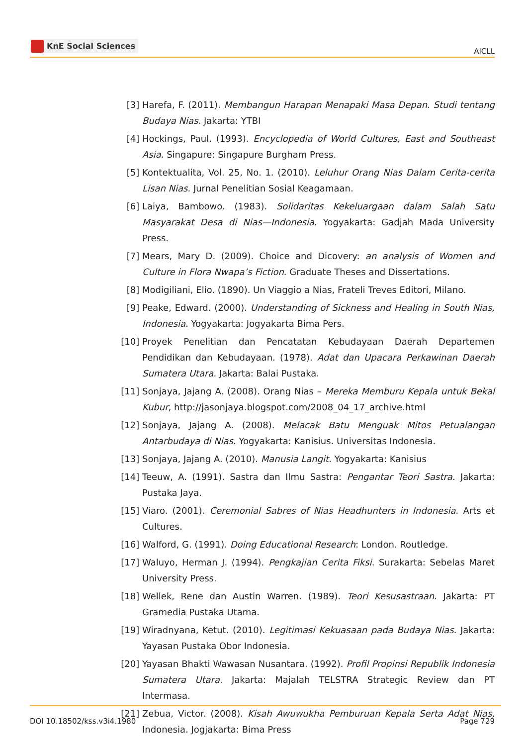KnE Social Sciences
AICLL
[3] Harefa, F. (2011). Membangun Harapan Menapaki Masa Depan. Studi tentang Budaya Nias. Jakarta: YTBI
[4] Hockings, Paul. (1993). Encyclopedia of World Cultures, East and Southeast Asia. Singapure: Singapure Burgham Press.
[5] Kontektualita, Vol. 25, No. 1. (2010). Leluhur Orang Nias Dalam Cerita-cerita Lisan Nias. Jurnal Penelitian Sosial Keagamaan.
[6] Laiya, Bambowo. (1983). Solidaritas Kekeluargaan dalam Salah Satu Masyarakat Desa di Nias—Indonesia. Yogyakarta: Gadjah Mada University Press.
[7] Mears, Mary D. (2009). Choice and Dicovery: an analysis of Women and Culture in Flora Nwapa’s Fiction. Graduate Theses and Dissertations.
[8] Modigiliani, Elio. (1890). Un Viaggio a Nias, Frateli Treves Editori, Milano.
[9] Peake, Edward. (2000). Understanding of Sickness and Healing in South Nias, Indonesia. Yogyakarta: Jogyakarta Bima Pers.
[10] Proyek Penelitian dan Pencatatan Kebudayaan Daerah Departemen Pendidikan dan Kebudayaan. (1978). Adat dan Upacara Perkawinan Daerah Sumatera Utara. Jakarta: Balai Pustaka.
[11] Sonjaya, Jajang A. (2008). Orang Nias – Mereka Memburu Kepala untuk Bekal Kubur, http://jasonjaya.blogspot.com/2008_04_17_archive.html
[12] Sonjaya, Jajang A. (2008). Melacak Batu Menguak Mitos Petualangan Antarbudaya di Nias. Yogyakarta: Kanisius. Universitas Indonesia.
[13] Sonjaya, Jajang A. (2010). Manusia Langit. Yogyakarta: Kanisius
[14] Teeuw, A. (1991). Sastra dan Ilmu Sastra: Pengantar Teori Sastra. Jakarta: Pustaka Jaya.
[15] Viaro. (2001). Ceremonial Sabres of Nias Headhunters in Indonesia. Arts et Cultures.
[16] Walford, G. (1991). Doing Educational Research: London. Routledge.
[17] Waluyo, Herman J. (1994). Pengkajian Cerita Fiksi. Surakarta: Sebelas Maret University Press.
[18] Wellek, Rene dan Austin Warren. (1989). Teori Kesusastraan. Jakarta: PT Gramedia Pustaka Utama.
[19] Wiradnyana, Ketut. (2010). Legitimasi Kekuasaan pada Budaya Nias. Jakarta: Yayasan Pustaka Obor Indonesia.
[20] Yayasan Bhakti Wawasan Nusantara. (1992). Profil Propinsi Republik Indonesia Sumatera Utara. Jakarta: Majalah TELSTRA Strategic Review dan PT Intermasa.
[21] Zebua, Victor. (2008). Kisah Awuwukha Pemburuan Kepala Serta Adat Nias, Indonesia. Jogjakarta: Bima Press
DOI 10.18502/kss.v3i4.1980 Page 729